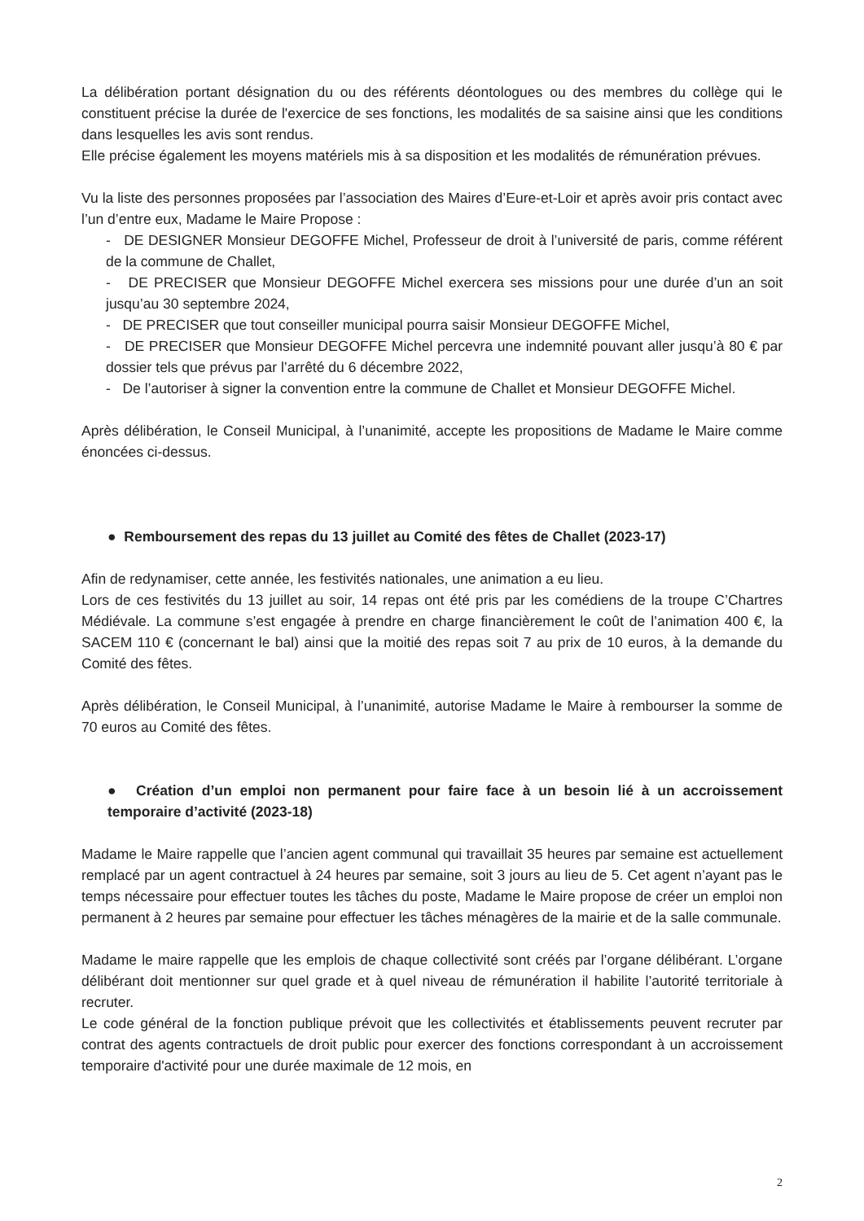La délibération portant désignation du ou des référents déontologues ou des membres du collège qui le constituent précise la durée de l'exercice de ses fonctions, les modalités de sa saisine ainsi que les conditions dans lesquelles les avis sont rendus.
Elle précise également les moyens matériels mis à sa disposition et les modalités de rémunération prévues.
Vu la liste des personnes proposées par l’association des Maires d’Eure-et-Loir et après avoir pris contact avec l’un d’entre eux, Madame le Maire Propose :
- DE DESIGNER Monsieur DEGOFFE Michel, Professeur de droit à l’université de paris, comme référent de la commune de Challet,
- DE PRECISER que Monsieur DEGOFFE Michel exercera ses missions pour une durée d’un an soit jusqu’au 30 septembre 2024,
- DE PRECISER que tout conseiller municipal pourra saisir Monsieur DEGOFFE Michel,
- DE PRECISER que Monsieur DEGOFFE Michel percevra une indemnité pouvant aller jusqu’à 80 € par dossier tels que prévus par l’arrêté du 6 décembre 2022,
- De l’autoriser à signer la convention entre la commune de Challet et Monsieur DEGOFFE Michel.
Après délibération, le Conseil Municipal, à l’unanimité, accepte les propositions de Madame le Maire comme énoncées ci-dessus.
● Remboursement des repas du 13 juillet au Comité des fêtes de Challet (2023-17)
Afin de redynamiser, cette année, les festivités nationales, une animation a eu lieu.
Lors de ces festivités du 13 juillet au soir, 14 repas ont été pris par les comédiens de la troupe C’Chartres Médiévale. La commune s’est engagée à prendre en charge financièrement le coût de l’animation 400 €, la SACEM 110 € (concernant le bal) ainsi que la moitié des repas soit 7 au prix de 10 euros, à la demande du Comité des fêtes.
Après délibération, le Conseil Municipal, à l’unanimité, autorise Madame le Maire à rembourser la somme de 70 euros au Comité des fêtes.
● Création d’un emploi non permanent pour faire face à un besoin lié à un accroissement temporaire d’activité (2023-18)
Madame le Maire rappelle que l’ancien agent communal qui travaillait 35 heures par semaine est actuellement remplacé par un agent contractuel à 24 heures par semaine, soit 3 jours au lieu de 5. Cet agent n’ayant pas le temps nécessaire pour effectuer toutes les tâches du poste, Madame le Maire propose de créer un emploi non permanent à 2 heures par semaine pour effectuer les tâches ménagères de la mairie et de la salle communale.
Madame le maire rappelle que les emplois de chaque collectivité sont créés par l’organe délibérant. L’organe délibérant doit mentionner sur quel grade et à quel niveau de rémunération il habilite l’autorité territoriale à recruter.
Le code général de la fonction publique prévoit que les collectivités et établissements peuvent recruter par contrat des agents contractuels de droit public pour exercer des fonctions correspondant à un accroissement temporaire d'activité pour une durée maximale de 12 mois, en
2